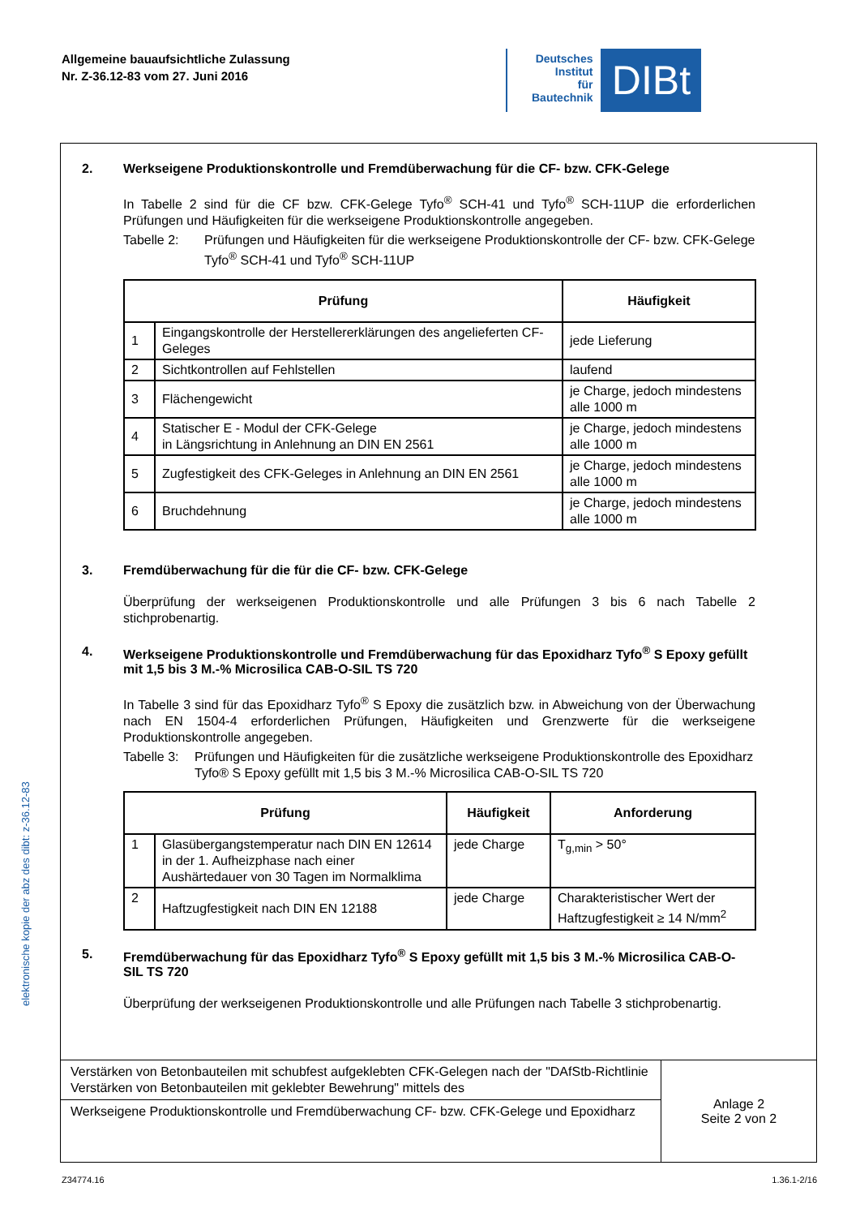Allgemeine bauaufsichtliche Zulassung
Nr. Z-36.12-83 vom 27. Juni 2016
Deutsches
Institut
für
Bautechnik
DIBt
elektronische kopie der abz des dibt: z-36.12-83
2. Werkseigene Produktionskontrolle und Fremdüberwachung für die CF- bzw. CFK-Gelege
In Tabelle 2 sind für die CF bzw. CFK-Gelege Tyfo<sup>®</sup> SCH-41 und Tyfo<sup>®</sup> SCH-11UP die erforderlichen Prüfungen und Häufigkeiten für die werkseigene Produktionskontrolle angegeben.
Tabelle 2: Prüfungen und Häufigkeiten für die werkseigene Produktionskontrolle der CF- bzw. CFK-Gelege Tyfo<sup>®</sup> SCH-41 und Tyfo<sup>®</sup> SCH-11UP
| Prüfung | | Häufigkeit |
| --- | --- | --- |
| 1 | Eingangskontrolle der Herstellererklärungen des angelieferten CF-Geleges | jede Lieferung |
| 2 | Sichtkontrollen auf Fehlstellen | laufend |
| 3 | Flächengewicht | je Charge, jedoch mindestens alle 1000 m |
| 4 | Statischer E - Modul der CFK-Gelege in Längsrichtung in Anlehnung an DIN EN 2561 | je Charge, jedoch mindestens alle 1000 m |
| 5 | Zugfestigkeit des CFK-Geleges in Anlehnung an DIN EN 2561 | je Charge, jedoch mindestens alle 1000 m |
| 6 | Bruchdehnung | je Charge, jedoch mindestens alle 1000 m |
3. Fremdüberwachung für die für die CF- bzw. CFK-Gelege
Überprüfung der werkseigenen Produktionskontrolle und alle Prüfungen 3 bis 6 nach Tabelle 2 stichprobenartig.
4. Werkseigene Produktionskontrolle und Fremdüberwachung für das Epoxidharz Tyfo<sup>®</sup> S Epoxy gefüllt mit 1,5 bis 3 M.-% Microsilica CAB-O-SIL TS 720
In Tabelle 3 sind für das Epoxidharz Tyfo<sup>®</sup> S Epoxy die zusätzlich bzw. in Abweichung von der Überwachung nach EN 1504-4 erforderlichen Prüfungen, Häufigkeiten und Grenzwerte für die werkseigene Produktionskontrolle angegeben.
Tabelle 3: Prüfungen und Häufigkeiten für die zusätzliche werkseigene Produktionskontrolle des Epoxidharz Tyfo® S Epoxy gefüllt mit 1,5 bis 3 M.-% Microsilica CAB-O-SIL TS 720
| Prüfung | | Häufigkeit | Anforderung |
| --- | --- | --- | --- |
| 1 | Glasübergangstemperatur nach DIN EN 12614 in der 1. Aufheizphase nach einer Aushärtedauer von 30 Tagen im Normalklima | jede Charge | T<sub>g,min</sub> > 50° |
| 2 | Haftzugfestigkeit nach DIN EN 12188 | jede Charge | Charakteristischer Wert der Haftzugfestigkeit ≥ 14 N/mm<sup>2</sup> |
5. Fremdüberwachung für das Epoxidharz Tyfo<sup>®</sup> S Epoxy gefüllt mit 1,5 bis 3 M.-% Microsilica CAB-O-SIL TS 720
Überprüfung der werkseigenen Produktionskontrolle und alle Prüfungen nach Tabelle 3 stichprobenartig.
Verstärken von Betonbauteilen mit schubfest aufgeklebten CFK-Gelegen nach der "DAfStb-Richtlinie Verstärken von Betonbauteilen mit geklebter Bewehrung" mittels des
Werkseigene Produktionskontrolle und Fremdüberwachung CF- bzw. CFK-Gelege und Epoxidharz
Anlage 2
Seite 2 von 2
Z34774.16 1.36.1-2/16